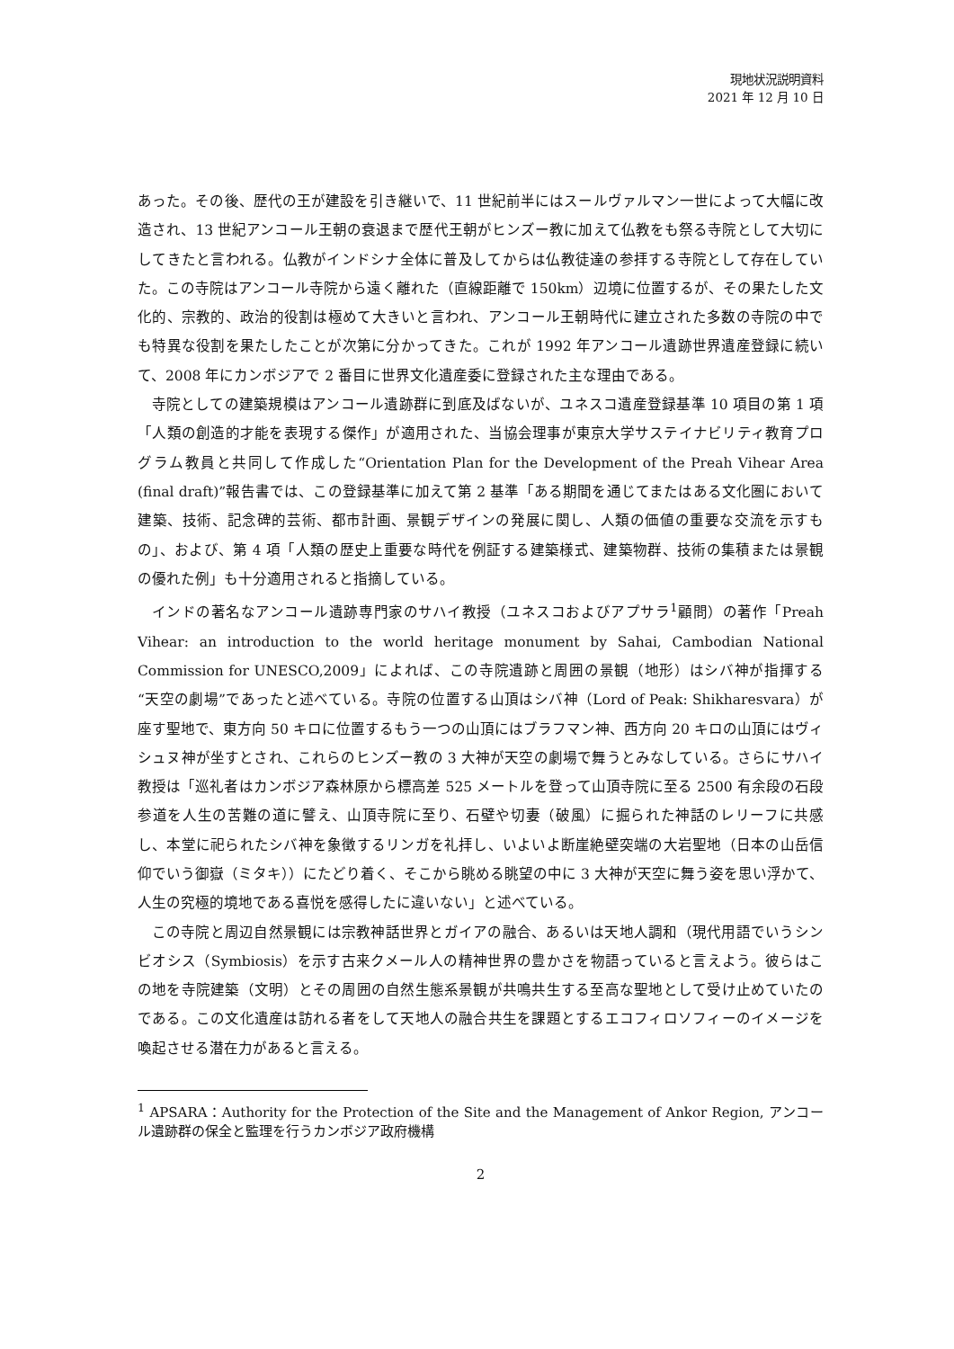現地状況説明資料
2021 年 12 月 10 日
あった。その後、歴代の王が建設を引き継いで、11 世紀前半にはスールヴァルマン一世によって大幅に改造され、13 世紀アンコール王朝の衰退まで歴代王朝がヒンズー教に加えて仏教をも祭る寺院として大切にしてきたと言われる。仏教がインドシナ全体に普及してからは仏教徒達の参拝する寺院として存在していた。この寺院はアンコール寺院から遠く離れた（直線距離で 150km）辺境に位置するが、その果たした文化的、宗教的、政治的役割は極めて大きいと言われ、アンコール王朝時代に建立された多数の寺院の中でも特異な役割を果たしたことが次第に分かってきた。これが 1992 年アンコール遺跡世界遺産登録に続いて、2008 年にカンボジアで 2 番目に世界文化遺産委に登録された主な理由である。
寺院としての建築規模はアンコール遺跡群に到底及ばないが、ユネスコ遺産登録基準 10 項目の第 1 項「人類の創造的才能を表現する傑作」が適用された、当協会理事が東京大学サステイナビリティ教育プログラム教員と共同して作成した“Orientation Plan for the Development of the Preah Vihear Area (final draft)”報告書では、この登録基準に加えて第 2 基準「ある期間を通じてまたはある文化圏において建築、技術、記念碑的芸術、都市計画、景観デザインの発展に関し、人類の価値の重要な交流を示すもの」、および、第 4 項「人類の歴史上重要な時代を例証する建築様式、建築物群、技術の集積または景観の優れた例」も十分適用されると指摘している。
インドの著名なアンコール遺跡専門家のサハイ教授（ユネスコおよびアプサラ<sup>1</sup>顧問）の著作「Preah Vihear: an introduction to the world heritage monument by Sahai, Cambodian National Commission for UNESCO,2009」によれば、この寺院遺跡と周囲の景観（地形）はシバ神が指揮する“天空の劇場”であったと述べている。寺院の位置する山頂はシバ神（Lord of Peak: Shikharesvara）が座す聖地で、東方向 50 キロに位置するもう一つの山頂にはブラフマン神、西方向 20 キロの山頂にはヴィシュヌ神が坐すとされ、これらのヒンズー教の 3 大神が天空の劇場で舞うとみなしている。さらにサハイ教授は「巡礼者はカンボジア森林原から標高差 525 メートルを登って山頂寺院に至る 2500 有余段の石段参道を人生の苦難の道に譬え、山頂寺院に至り、石壁や切妻（破風）に掘られた神話のレリーフに共感し、本堂に祀られたシバ神を象徴するリンガを礼拝し、いよいよ断崖絶壁突端の大岩聖地（日本の山岳信仰でいう御嶽（ミタキ））にたどり着く、そこから眺める眺望の中に 3 大神が天空に舞う姿を思い浮かて、人生の究極的境地である喜悦を感得したに違いない」と述べている。
この寺院と周辺自然景観には宗教神話世界とガイアの融合、あるいは天地人調和（現代用語でいうシンビオシス（Symbiosis）を示す古来クメール人の精神世界の豊かさを物語っていると言えよう。彼らはこの地を寺院建築（文明）とその周囲の自然生態系景観が共鳴共生する至高な聖地として受け止めていたのである。この文化遺産は訪れる者をして天地人の融合共生を課題とするエコフィロソフィーのイメージを喚起させる潜在力があると言える。
<sup>1</sup> APSARA：Authority for the Protection of the Site and the Management of Ankor Region, アンコール遺跡群の保全と監理を行うカンボジア政府機構
2